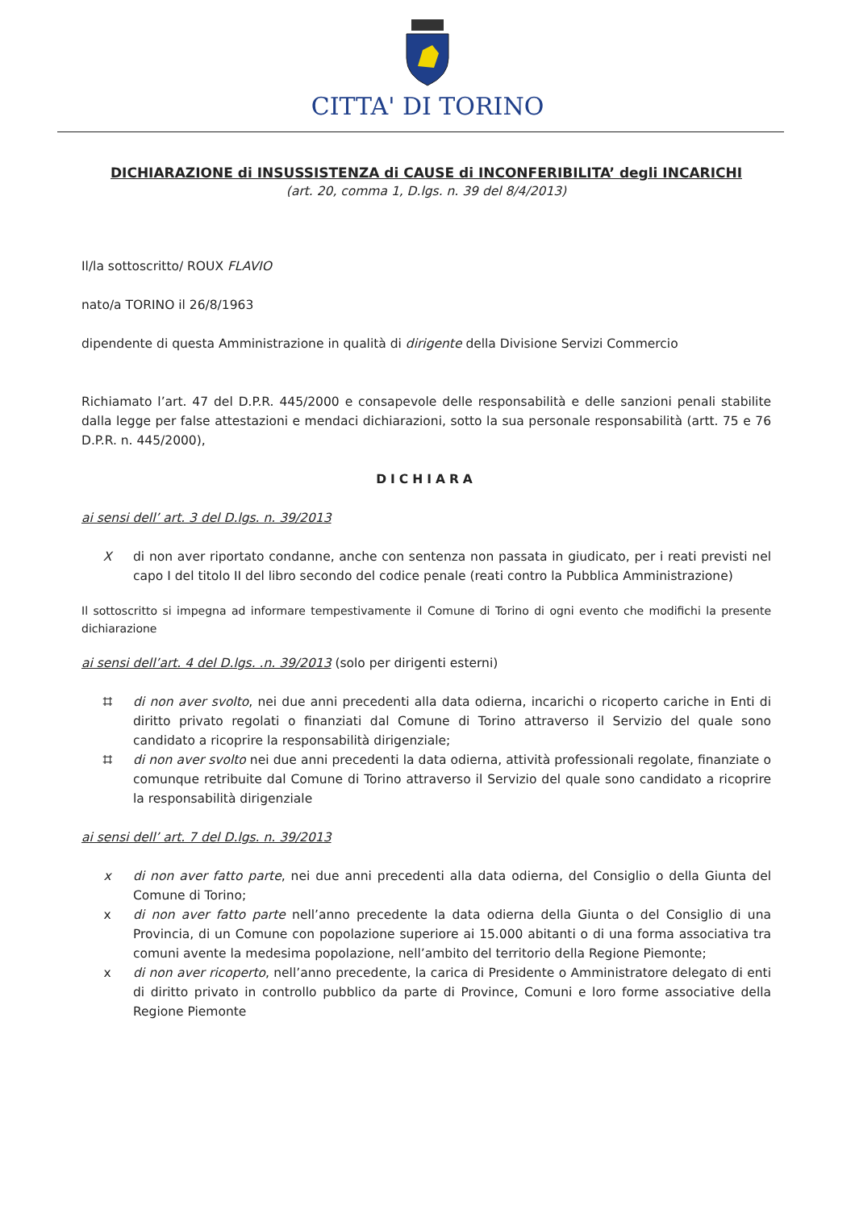CITTA' DI TORINO
DICHIARAZIONE di INSUSSISTENZA di CAUSE di INCONFERIBILITA’ degli INCARICHI
(art. 20, comma 1, D.lgs. n. 39 del 8/4/2013)
Il/la sottoscritto/ ROUX FLAVIO
nato/a TORINO il 26/8/1963
dipendente di questa Amministrazione in qualità di dirigente della Divisione Servizi Commercio
Richiamato l’art. 47 del D.P.R. 445/2000 e consapevole delle responsabilità e delle sanzioni penali stabilite dalla legge per false attestazioni e mendaci dichiarazioni, sotto la sua personale responsabilità (artt. 75 e 76 D.P.R. n. 445/2000),
DICHIARA
ai sensi dell’ art. 3 del D.lgs. n. 39/2013
Xdi non aver riportato condanne, anche con sentenza non passata in giudicato, per i reati previsti nel capo I del titolo II del libro secondo del codice penale (reati contro la Pubblica Amministrazione)
Il sottoscritto si impegna ad informare tempestivamente il Comune di Torino di ogni evento che modifichi la presente dichiarazione
ai sensi dell’art. 4 del D.lgs. .n. 39/2013 (solo per dirigenti esterni)
⌗ di non aver svolto, nei due anni precedenti alla data odierna, incarichi o ricoperto cariche in Enti di diritto privato regolati o finanziati dal Comune di Torino attraverso il Servizio del quale sono candidato a ricoprire la responsabilità dirigenziale;
⌗ di non aver svolto nei due anni precedenti la data odierna, attività professionali regolate, finanziate o comunque retribuite dal Comune di Torino attraverso il Servizio del quale sono candidato a ricoprire la responsabilità dirigenziale
ai sensi dell’ art. 7 del D.lgs. n. 39/2013
x di non aver fatto parte, nei due anni precedenti alla data odierna, del Consiglio o della Giunta del Comune di Torino;
x di non aver fatto parte nell’anno precedente la data odierna della Giunta o del Consiglio di una Provincia, di un Comune con popolazione superiore ai 15.000 abitanti o di una forma associativa tra comuni avente la medesima popolazione, nell’ambito del territorio della Regione Piemonte;
x di non aver ricoperto, nell’anno precedente, la carica di Presidente o Amministratore delegato di enti di diritto privato in controllo pubblico da parte di Province, Comuni e loro forme associative della Regione Piemonte